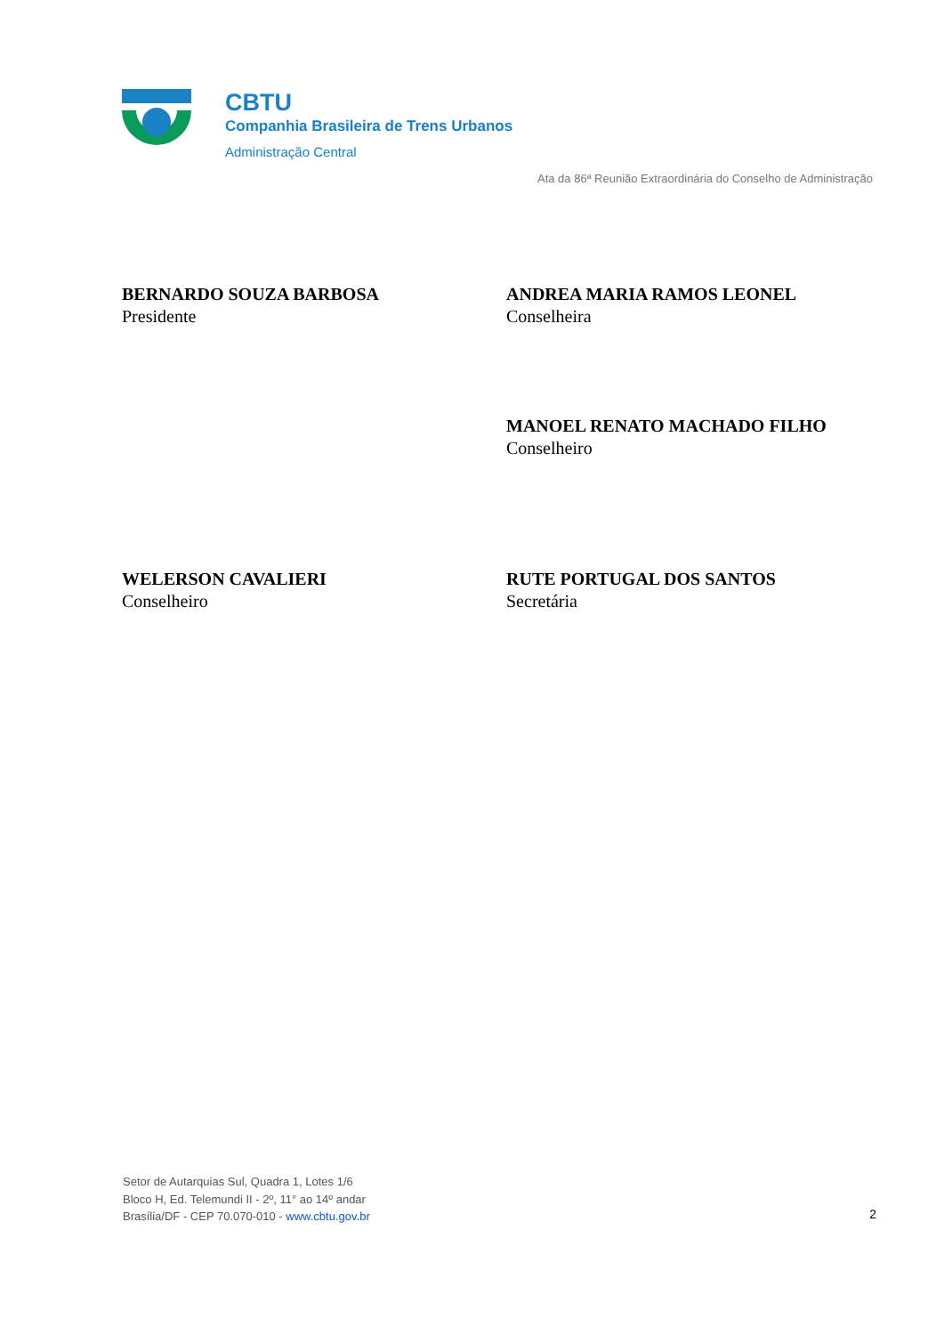CBTU
Companhia Brasileira de Trens Urbanos
Administração Central
Ata da 86ª Reunião Extraordinária do Conselho de Administração
BERNARDO SOUZA BARBOSA
Presidente
ANDREA MARIA RAMOS LEONEL
Conselheira
MANOEL RENATO MACHADO FILHO
Conselheiro
WELERSON CAVALIERI
Conselheiro
RUTE PORTUGAL DOS SANTOS
Secretária
Setor de Autarquias Sul, Quadra 1, Lotes 1/6
Bloco H, Ed. Telemundi II - 2º, 11° ao 14º andar
Brasília/DF - CEP 70.070-010 - www.cbtu.gov.br
2